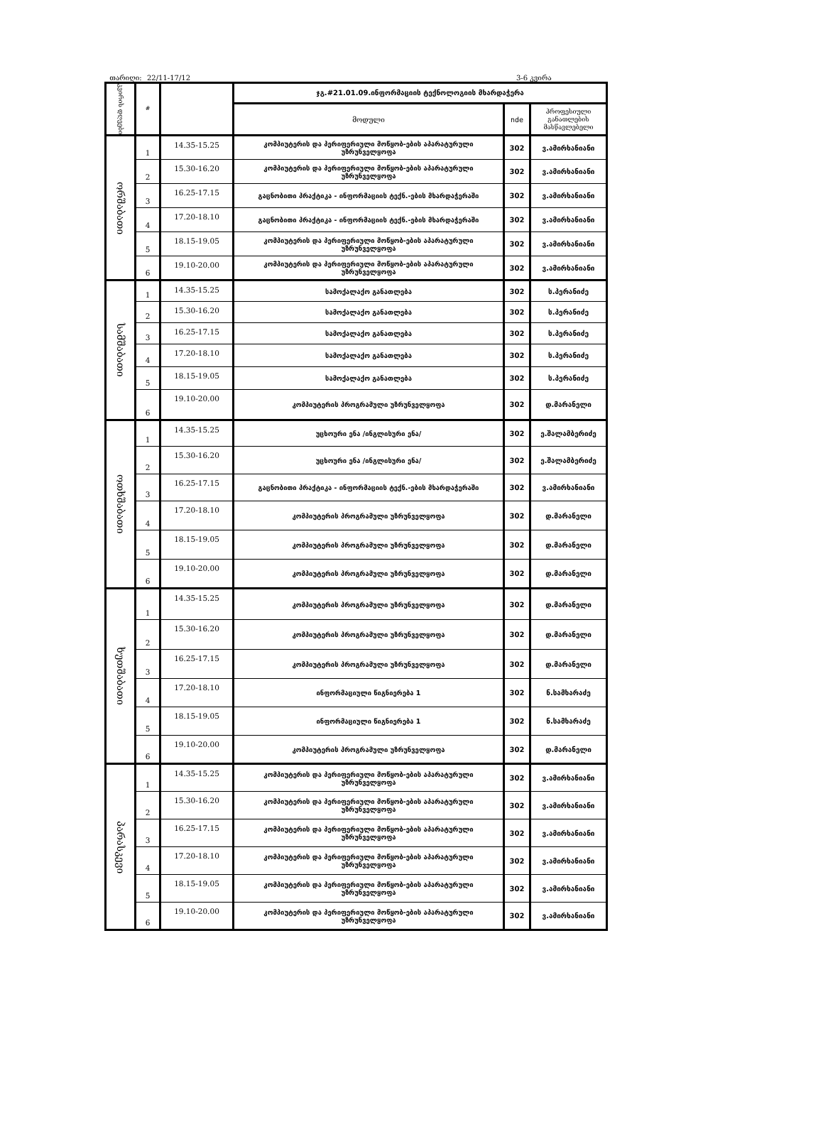თარიღი: 22/11-17/12 3-6 კვირა
| კვირის დღეები | # | | ჯგ.#21.01.09.ინფორმაციის ტექნოლოგიის მხარდაჭერა | | |
| --- | --- | --- | --- | --- | --- |
| | | | მოდული | nde | პროფესიული განათლების მასწავლებელი |
| ორშაბათი | 1 | 14.35-15.25 | კომპიუტერის და პერიფერიული მოწყობ-ების აპარატურული უზრუნველყოფა | 302 | ვ.ამირხანიანი |
| | 2 | 15.30-16.20 | კომპიუტერის და პერიფერიული მოწყობ-ების აპარატურული უზრუნველყოფა | 302 | ვ.ამირხანიანი |
| | 3 | 16.25-17.15 | გაცნობითი პრაქტიკა - ინფორმაციის ტექნ.-ების მხარდაჭერაში | 302 | ვ.ამირხანიანი |
| | 4 | 17.20-18.10 | გაცნობითი პრაქტიკა - ინფორმაციის ტექნ.-ების მხარდაჭერაში | 302 | ვ.ამირხანიანი |
| | 5 | 18.15-19.05 | კომპიუტერის და პერიფერიული მოწყობ-ების აპარატურული უზრუნველყოფა | 302 | ვ.ამირხანიანი |
| | 6 | 19.10-20.00 | კომპიუტერის და პერიფერიული მოწყობ-ების აპარატურული უზრუნველყოფა | 302 | ვ.ამირხანიანი |
| სამშაბათი | 1 | 14.35-15.25 | სამოქალაქო განათლება | 302 | ს.პერანიძე |
| | 2 | 15.30-16.20 | სამოქალაქო განათლება | 302 | ს.პერანიძე |
| | 3 | 16.25-17.15 | სამოქალაქო განათლება | 302 | ს.პერანიძე |
| | 4 | 17.20-18.10 | სამოქალაქო განათლება | 302 | ს.პერანიძე |
| | 5 | 18.15-19.05 | სამოქალაქო განათლება | 302 | ს.პერანიძე |
| | 6 | 19.10-20.00 | კომპიუტერის პროგრამული უზრუნველყოფა | 302 | დ.მარანელი |
| ოთხშაბათი | 1 | 14.35-15.25 | უცხოური ენა /ინგლისური ენა/ | 302 | ე.შალამბერიძე |
| | 2 | 15.30-16.20 | უცხოური ენა /ინგლისური ენა/ | 302 | ე.შალამბერიძე |
| | 3 | 16.25-17.15 | გაცნობითი პრაქტიკა - ინფორმაციის ტექნ.-ების მხარდაჭერაში | 302 | ვ.ამირხანიანი |
| | 4 | 17.20-18.10 | კომპიუტერის პროგრამული უზრუნველყოფა | 302 | დ.მარანელი |
| | 5 | 18.15-19.05 | კომპიუტერის პროგრამული უზრუნველყოფა | 302 | დ.მარანელი |
| | 6 | 19.10-20.00 | კომპიუტერის პროგრამული უზრუნველყოფა | 302 | დ.მარანელი |
| ხუთშაბათი | 1 | 14.35-15.25 | კომპიუტერის პროგრამული უზრუნველყოფა | 302 | დ.მარანელი |
| | 2 | 15.30-16.20 | კომპიუტერის პროგრამული უზრუნველყოფა | 302 | დ.მარანელი |
| | 3 | 16.25-17.15 | კომპიუტერის პროგრამული უზრუნველყოფა | 302 | დ.მარანელი |
| | 4 | 17.20-18.10 | ინფორმაციული წიგნიერება 1 | 302 | ნ.სამხარაძე |
| | 5 | 18.15-19.05 | ინფორმაციული წიგნიერება 1 | 302 | ნ.სამხარაძე |
| | 6 | 19.10-20.00 | კომპიუტერის პროგრამული უზრუნველყოფა | 302 | დ.მარანელი |
| პარასკევი | 1 | 14.35-15.25 | კომპიუტერის და პერიფერიული მოწყობ-ების აპარატურული უზრუნველყოფა | 302 | ვ.ამირხანიანი |
| | 2 | 15.30-16.20 | კომპიუტერის და პერიფერიული მოწყობ-ების აპარატურული უზრუნველყოფა | 302 | ვ.ამირხანიანი |
| | 3 | 16.25-17.15 | კომპიუტერის და პერიფერიული მოწყობ-ების აპარატურული უზრუნველყოფა | 302 | ვ.ამირხანიანი |
| | 4 | 17.20-18.10 | კომპიუტერის და პერიფერიული მოწყობ-ების აპარატურული უზრუნველყოფა | 302 | ვ.ამირხანიანი |
| | 5 | 18.15-19.05 | კომპიუტერის და პერიფერიული მოწყობ-ების აპარატურული უზრუნველყოფა | 302 | ვ.ამირხანიანი |
| | 6 | 19.10-20.00 | კომპიუტერის და პერიფერიული მოწყობ-ების აპარატურული უზრუნველყოფა | 302 | ვ.ამირხანიანი |